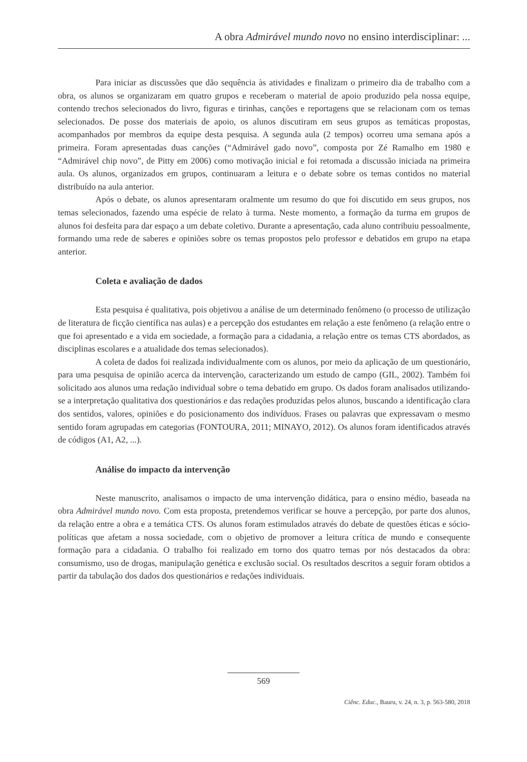A obra Admirável mundo novo no ensino interdisciplinar: ...
Para iniciar as discussões que dão sequência às atividades e finalizam o primeiro dia de trabalho com a obra, os alunos se organizaram em quatro grupos e receberam o material de apoio produzido pela nossa equipe, contendo trechos selecionados do livro, figuras e tirinhas, canções e reportagens que se relacionam com os temas selecionados. De posse dos materiais de apoio, os alunos discutiram em seus grupos as temáticas propostas, acompanhados por membros da equipe desta pesquisa. A segunda aula (2 tempos) ocorreu uma semana após a primeira. Foram apresentadas duas canções (“Admirável gado novo”, composta por Zé Ramalho em 1980 e “Admirável chip novo”, de Pitty em 2006) como motivação inicial e foi retomada a discussão iniciada na primeira aula. Os alunos, organizados em grupos, continuaram a leitura e o debate sobre os temas contidos no material distribuído na aula anterior.
Após o debate, os alunos apresentaram oralmente um resumo do que foi discutido em seus grupos, nos temas selecionados, fazendo uma espécie de relato à turma. Neste momento, a formação da turma em grupos de alunos foi desfeita para dar espaço a um debate coletivo. Durante a apresentação, cada aluno contribuiu pessoalmente, formando uma rede de saberes e opiniões sobre os temas propostos pelo professor e debatidos em grupo na etapa anterior.
Coleta e avaliação de dados
Esta pesquisa é qualitativa, pois objetivou a análise de um determinado fenômeno (o processo de utilização de literatura de ficção científica nas aulas) e a percepção dos estudantes em relação a este fenômeno (a relação entre o que foi apresentado e a vida em sociedade, a formação para a cidadania, a relação entre os temas CTS abordados, as disciplinas escolares e a atualidade dos temas selecionados).
A coleta de dados foi realizada individualmente com os alunos, por meio da aplicação de um questionário, para uma pesquisa de opinião acerca da intervenção, caracterizando um estudo de campo (GIL, 2002). Também foi solicitado aos alunos uma redação individual sobre o tema debatido em grupo. Os dados foram analisados utilizando-se a interpretação qualitativa dos questionários e das redações produzidas pelos alunos, buscando a identificação clara dos sentidos, valores, opiniões e do posicionamento dos indivíduos. Frases ou palavras que expressavam o mesmo sentido foram agrupadas em categorias (FONTOURA, 2011; MINAYO, 2012). Os alunos foram identificados através de códigos (A1, A2, ...).
Análise do impacto da intervenção
Neste manuscrito, analisamos o impacto de uma intervenção didática, para o ensino médio, baseada na obra Admirável mundo novo. Com esta proposta, pretendemos verificar se houve a percepção, por parte dos alunos, da relação entre a obra e a temática CTS. Os alunos foram estimulados através do debate de questões éticas e sócio-políticas que afetam a nossa sociedade, com o objetivo de promover a leitura crítica de mundo e consequente formação para a cidadania. O trabalho foi realizado em torno dos quatro temas por nós destacados da obra: consumismo, uso de drogas, manipulação genética e exclusão social. Os resultados descritos a seguir foram obtidos a partir da tabulação dos dados dos questionários e redações individuais.
569
Ciênc. Educ., Bauru, v. 24, n. 3, p. 563-580, 2018